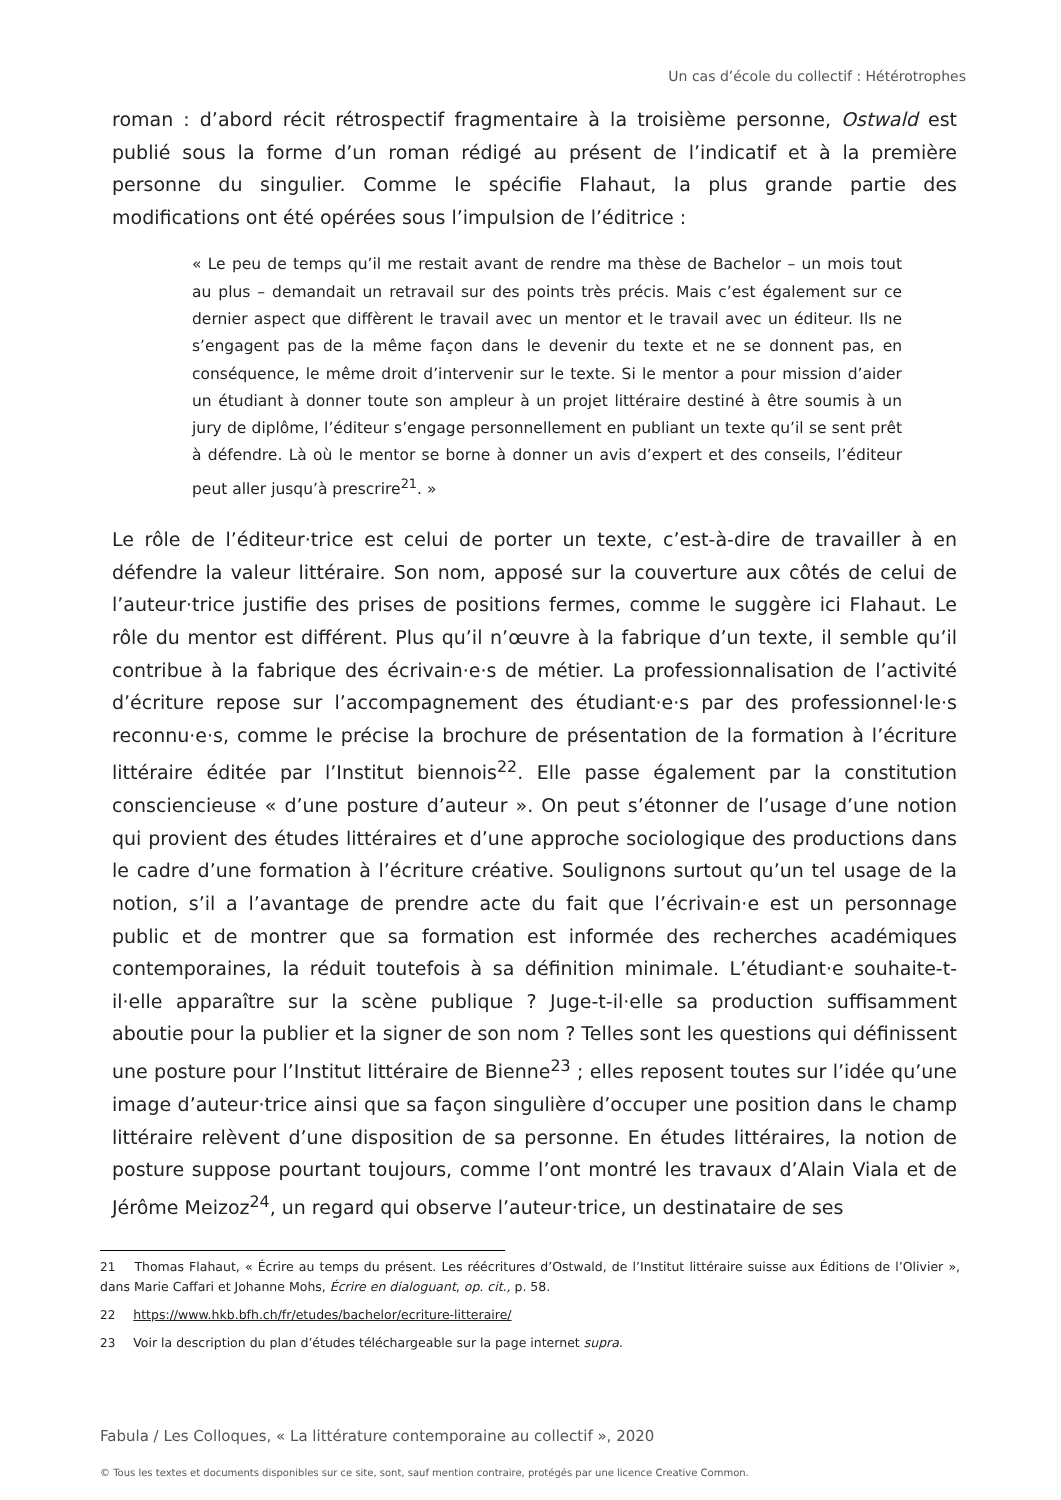Un cas d’école du collectif : Hétérotrophes
roman : d’abord récit rétrospectif fragmentaire à la troisième personne, Ostwald est publié sous la forme d’un roman rédigé au présent de l’indicatif et à la première personne du singulier. Comme le spécifie Flahaut, la plus grande partie des modifications ont été opérées sous l’impulsion de l’éditrice :
« Le peu de temps qu’il me restait avant de rendre ma thèse de Bachelor – un mois tout au plus – demandait un retravail sur des points très précis. Mais c’est également sur ce dernier aspect que diffèrent le travail avec un mentor et le travail avec un éditeur. Ils ne s’engagent pas de la même façon dans le devenir du texte et ne se donnent pas, en conséquence, le même droit d’intervenir sur le texte. Si le mentor a pour mission d’aider un étudiant à donner toute son ampleur à un projet littéraire destiné à être soumis à un jury de diplôme, l’éditeur s’engage personnellement en publiant un texte qu’il se sent prêt à défendre. Là où le mentor se borne à donner un avis d’expert et des conseils, l’éditeur peut aller jusqu’à prescrire<sup>21</sup>. »
Le rôle de l’éditeur·trice est celui de porter un texte, c’est-à-dire de travailler à en défendre la valeur littéraire. Son nom, apposé sur la couverture aux côtés de celui de l’auteur·trice justifie des prises de positions fermes, comme le suggère ici Flahaut. Le rôle du mentor est différent. Plus qu’il n’œuvre à la fabrique d’un texte, il semble qu’il contribue à la fabrique des écrivain·e·s de métier. La professionnalisation de l’activité d’écriture repose sur l’accompagnement des étudiant·e·s par des professionnel·le·s reconnu·e·s, comme le précise la brochure de présentation de la formation à l’écriture littéraire éditée par l’Institut biennois<sup>22</sup>. Elle passe également par la constitution consciencieuse « d’une posture d’auteur ». On peut s’étonner de l’usage d’une notion qui provient des études littéraires et d’une approche sociologique des productions dans le cadre d’une formation à l’écriture créative. Soulignons surtout qu’un tel usage de la notion, s’il a l’avantage de prendre acte du fait que l’écrivain·e est un personnage public et de montrer que sa formation est informée des recherches académiques contemporaines, la réduit toutefois à sa définition minimale. L’étudiant·e souhaite-t-il·elle apparaître sur la scène publique ? Juge-t-il·elle sa production suffisamment aboutie pour la publier et la signer de son nom ? Telles sont les questions qui définissent une posture pour l’Institut littéraire de Bienne<sup>23</sup> ; elles reposent toutes sur l’idée qu’une image d’auteur·trice ainsi que sa façon singulière d’occuper une position dans le champ littéraire relèvent d’une disposition de sa personne. En études littéraires, la notion de posture suppose pourtant toujours, comme l’ont montré les travaux d’Alain Viala et de Jérôme Meizoz<sup>24</sup>, un regard qui observe l’auteur·trice, un destinataire de ses
<sup>21</sup> Thomas Flahaut, « Écrire au temps du présent. Les réécritures d’Ostwald, de l’Institut littéraire suisse aux Éditions de l’Olivier », dans Marie Caffari et Johanne Mohs, Écrire en dialoguant, op. cit., p. 58.
<sup>22</sup> https://www.hkb.bfh.ch/fr/etudes/bachelor/ecriture-litteraire/
<sup>23</sup> Voir la description du plan d’études téléchargeable sur la page internet supra.
Fabula / Les Colloques, « La littérature contemporaine au collectif », 2020
© Tous les textes et documents disponibles sur ce site, sont, sauf mention contraire, protégés par une licence Creative Common.